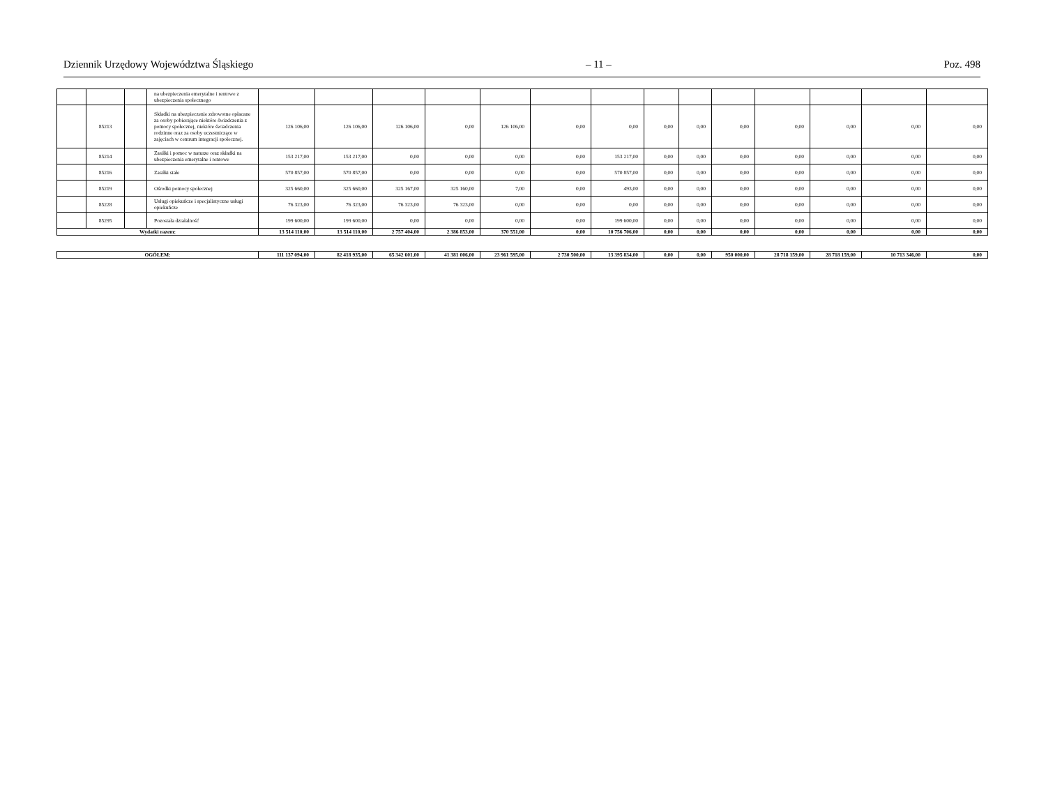Dziennik Urzędowy Województwa Śląskiego – 11 – Poz. 498
| | | | na ubezpieczenia emerytalne i rentowe z ubezpieczenia społecznego | | | | | | | | | | | | | | |
| | 85213 | | Składki na ubezpieczenie zdrowotne opłacane za osoby pobierające niektóre świadczenia z pomocy społecznej, niektóre świadczenia rodzinne oraz za osoby uczestniczące w zajęciach w centrum integracji społecznej. | 126 106,00 | 126 106,00 | 126 106,00 | 0,00 | 126 106,00 | 0,00 | 0,00 | 0,00 | 0,00 | 0,00 | 0,00 | 0,00 | 0,00 | 0,00 |
| | 85214 | | Zasiłki i pomoc w naturze oraz składki na ubezpieczenia emerytalne i rentowe | 153 217,00 | 153 217,00 | 0,00 | 0,00 | 0,00 | 0,00 | 153 217,00 | 0,00 | 0,00 | 0,00 | 0,00 | 0,00 | 0,00 | 0,00 |
| | 85216 | | Zasiłki stałe | 570 857,00 | 570 857,00 | 0,00 | 0,00 | 0,00 | 0,00 | 570 857,00 | 0,00 | 0,00 | 0,00 | 0,00 | 0,00 | 0,00 | 0,00 |
| | 85219 | | Ośrodki pomocy społecznej | 325 660,00 | 325 660,00 | 325 167,00 | 325 160,00 | 7,00 | 0,00 | 493,00 | 0,00 | 0,00 | 0,00 | 0,00 | 0,00 | 0,00 | 0,00 |
| | 85228 | | Usługi opiekuńcze i specjalistyczne usługi opiekuńcze | 76 323,00 | 76 323,00 | 76 323,00 | 76 323,00 | 0,00 | 0,00 | 0,00 | 0,00 | 0,00 | 0,00 | 0,00 | 0,00 | 0,00 | 0,00 |
| | 85295 | | Pozostała działalność | 199 600,00 | 199 600,00 | 0,00 | 0,00 | 0,00 | 0,00 | 199 600,00 | 0,00 | 0,00 | 0,00 | 0,00 | 0,00 | 0,00 | 0,00 |
| Wydatki razem: | | | | 13 514 110,00 | 13 514 110,00 | 2 757 404,00 | 2 386 853,00 | 370 551,00 | 0,00 | 10 756 706,00 | 0,00 | 0,00 | 0,00 | 0,00 | 0,00 | 0,00 | 0,00 |
| OGÓŁEM: | 111 137 094,00 | 82 418 935,00 | 65 342 601,00 | 41 381 006,00 | 23 961 595,00 | 2 730 500,00 | 13 395 834,00 | 0,00 | 0,00 | 950 000,00 | 28 718 159,00 | 28 718 159,00 | 10 713 346,00 | 0,00 |